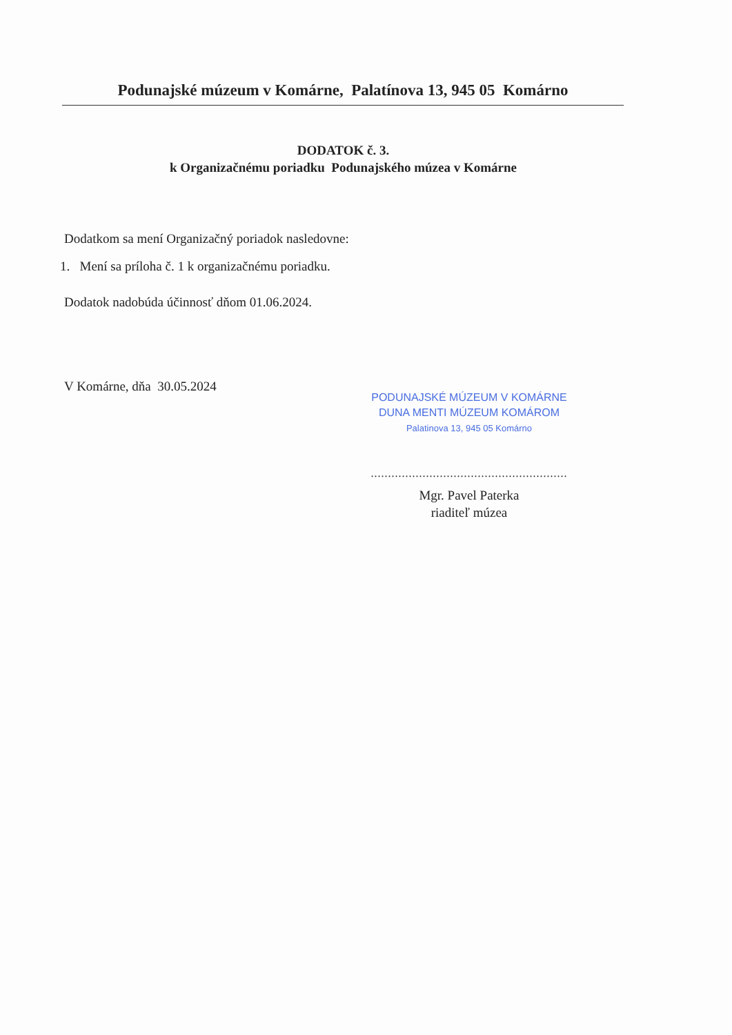Podunajské múzeum v Komárne, Palatínova 13, 945 05 Komárno
DODATOK č. 3.
k Organizačnému poriadku Podunajského múzea v Komárne
Dodatkom sa mení Organizačný poriadok nasledovne:
1. Mení sa príloha č. 1 k organizačnému poriadku.
Dodatok nadobúda účinnosť dňom 01.06.2024.
V Komárne, dňa 30.05.2024
PODUNAJSKÉ MÚZEUM V KOMÁRNE
DUNA MENTI MÚZEUM KOMÁROM
Palatinova 13, 945 05 Komárno
.........................................................
Mgr. Pavel Paterka
riaditeľ múzea